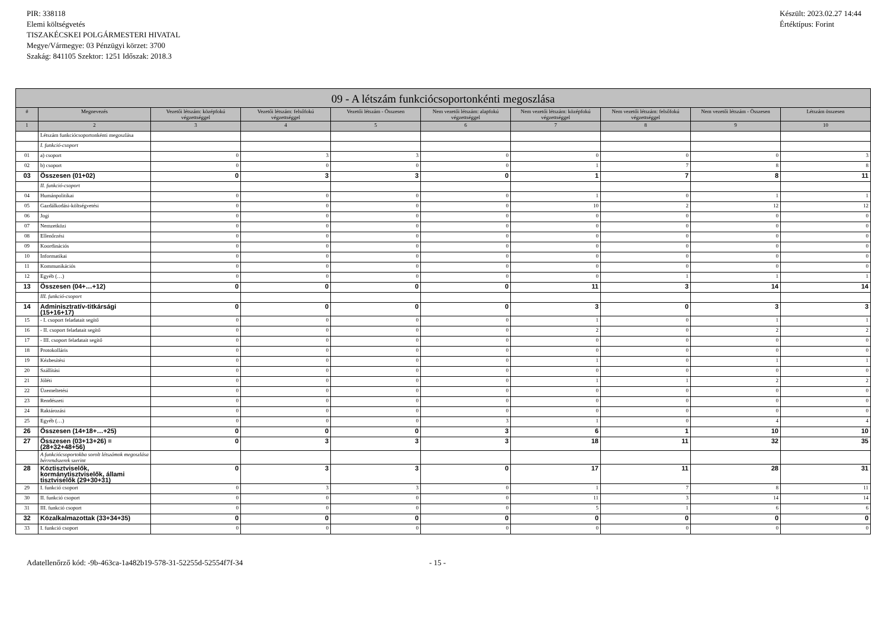PIR: 338118
Elemi költségvetés
TISZAKÉCSKEI POLGÁRMESTERI HIVATAL
Megye/Vármegye: 03 Pénzügyi körzet: 3700
Szakág: 841105 Szektor: 1251 Időszak: 2018.3
Készült: 2023.02.27 14:44
Értéktípus: Forint
| 09 - A létszám funkciócsoportonkénti megoszlása | | | | | | | | | |
| --- | --- | --- | --- | --- | --- | --- | --- | --- | --- |
| # | Megnevezés | Vezetői létszám: középfokú végzettséggel | Vezetői létszám: felsőfokú végzettséggel | Vezetői létszám - Összesen | Nem vezetői létszám: alapfokú végzettséggel | Nem vezetői létszám: középfokú végzettséggel | Nem vezetői létszám: felsőfokú végzettséggel | Nem vezetői létszám - Összesen | Létszám összesen |
| 1 | 2 | 3 | 4 | 5 | 6 | 7 | 8 | 9 | 10 |
| | Létszám funkciócsoportonkénti megoszlása | | | | | | | | |
| | I. funkció-csoport | | | | | | | | |
| 01 | a) csoport | 0 | 3 | 3 | 0 | 0 | 0 | 0 | 3 |
| 02 | b) csoport | 0 | 0 | 0 | 0 | 1 | 7 | 8 | 8 |
| 03 | Összesen (01+02) | 0 | 3 | 3 | 0 | 1 | 7 | 8 | 11 |
| | II. funkció-csoport | | | | | | | | |
| 04 | Humánpolitikai | 0 | 0 | 0 | 0 | 1 | 0 | 1 | 1 |
| 05 | Gazdálkodási-költségvetési | 0 | 0 | 0 | 0 | 10 | 2 | 12 | 12 |
| 06 | Jogi | 0 | 0 | 0 | 0 | 0 | 0 | 0 | 0 |
| 07 | Nemzetközi | 0 | 0 | 0 | 0 | 0 | 0 | 0 | 0 |
| 08 | Ellenőrzési | 0 | 0 | 0 | 0 | 0 | 0 | 0 | 0 |
| 09 | Koordinációs | 0 | 0 | 0 | 0 | 0 | 0 | 0 | 0 |
| 10 | Informatikai | 0 | 0 | 0 | 0 | 0 | 0 | 0 | 0 |
| 11 | Kommunikációs | 0 | 0 | 0 | 0 | 0 | 0 | 0 | 0 |
| 12 | Egyéb (…) | 0 | 0 | 0 | 0 | 0 | 1 | 1 | 1 |
| 13 | Összesen (04+…+12) | 0 | 0 | 0 | 0 | 11 | 3 | 14 | 14 |
| | III. funkció-csoport | | | | | | | | |
| 14 | Adminisztratív-titkársági (15+16+17) | 0 | 0 | 0 | 0 | 3 | 0 | 3 | 3 |
| 15 | - I. csoport feladatait segítő | 0 | 0 | 0 | 0 | 1 | 0 | 1 | 1 |
| 16 | - II. csoport feladatait segítő | 0 | 0 | 0 | 0 | 2 | 0 | 2 | 2 |
| 17 | - III. csoport feladatait segítő | 0 | 0 | 0 | 0 | 0 | 0 | 0 | 0 |
| 18 | Protokolláris | 0 | 0 | 0 | 0 | 0 | 0 | 0 | 0 |
| 19 | Kézbesítési | 0 | 0 | 0 | 0 | 1 | 0 | 1 | 1 |
| 20 | Szállítási | 0 | 0 | 0 | 0 | 0 | 0 | 0 | 0 |
| 21 | Jóléti | 0 | 0 | 0 | 0 | 1 | 1 | 2 | 2 |
| 22 | Üzemeltetési | 0 | 0 | 0 | 0 | 0 | 0 | 0 | 0 |
| 23 | Rendészeti | 0 | 0 | 0 | 0 | 0 | 0 | 0 | 0 |
| 24 | Raktározási | 0 | 0 | 0 | 0 | 0 | 0 | 0 | 0 |
| 25 | Egyéb (…) | 0 | 0 | 0 | 3 | 1 | 0 | 4 | 4 |
| 26 | Összesen (14+18+…+25) | 0 | 0 | 0 | 3 | 6 | 1 | 10 | 10 |
| 27 | Összesen (03+13+26) = (28+32+48+56) | 0 | 3 | 3 | 3 | 18 | 11 | 32 | 35 |
| | A funkciócsoportokba sorolt létszámok megoszlása bérrendszerek szerint | | | | | | | | |
| 28 | Köztisztviselők, kormánytisztviselők, állami tisztviselők (29+30+31) | 0 | 3 | 3 | 0 | 17 | 11 | 28 | 31 |
| 29 | I. funkció csoport | 0 | 3 | 3 | 0 | 1 | 7 | 8 | 11 |
| 30 | II. funkció csoport | 0 | 0 | 0 | 0 | 11 | 3 | 14 | 14 |
| 31 | III. funkció csoport | 0 | 0 | 0 | 0 | 5 | 1 | 6 | 6 |
| 32 | Közalkalmazottak (33+34+35) | 0 | 0 | 0 | 0 | 0 | 0 | 0 | 0 |
| 33 | I. funkció csoport | 0 | 0 | 0 | 0 | 0 | 0 | 0 | 0 |
Adatellenőrző kód: -9b-463ca-1a482b19-578-31-52255d-52554f7f-34 - 15 -